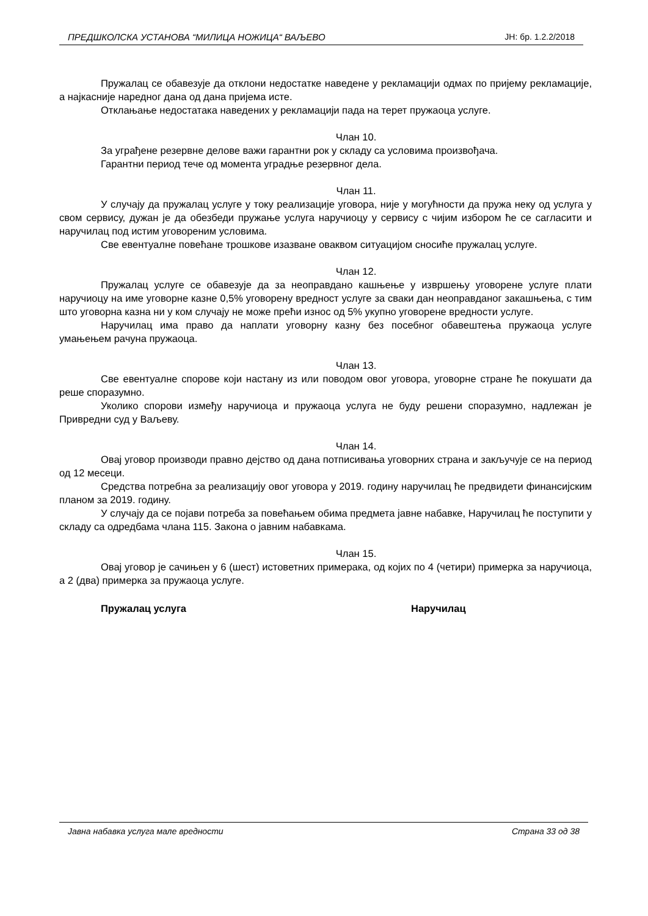ПРЕДШКОЛСКА УСТАНОВА “МИЛИЦА НОЖИЦА“ ВАЉЕВО ЈН: бр. 1.2.2/2018
Пружалац се обавезује да отклони недостатке наведене у рекламацији одмах по пријему рекламације, а најкасније наредног дана од дана пријема исте.
Отклањање недостатака наведених у рекламацији пада на терет пружаоца услуге.
Члан 10.
За уграђене резервне делове важи гарантни рок у складу са условима произвођача.
Гарантни период тече од момента уградње резервног дела.
Члан 11.
У случају да пружалац услуге у току реализације уговора, није у могућности да пружа неку од услуга у свом сервису, дужан је да обезбеди пружање услуга наручиоцу у сервису с чијим избором ће се сагласити и наручилац под истим уговореним условима.
Све евентуалне повећане трошкове изазване оваквом ситуацијом сносиће пружалац услуге.
Члан 12.
Пружалац услуге се обавезује да за неоправдано кашњење у извршењу уговорене услуге плати наручиоцу на име уговорне казне 0,5% уговорену вредност услуге за сваки дан неоправданог закашњења, с тим што уговорна казна ни у ком случају не може прећи износ од 5% укупно уговорене вредности услуге.
Наручилац има право да наплати уговорну казну без посебног обавештења пружаоца услуге умањењем рачуна пружаоца.
Члан 13.
Све евентуалне спорове који настану из или поводом овог уговора, уговорне стране ће покушати да реше споразумно.
Уколико спорови између наручиоца и пружаоца услуга не буду решени споразумно, надлежан је Привредни суд у Ваљеву.
Члан 14.
Овај уговор производи правно дејство од дана потписивања уговорних страна и закључује се на период од 12 месеци.
Средства потребна за реализацију овог уговора у 2019. годину наручилац ће предвидети финансијским планом за 2019. годину.
У случају да се појави потреба за повећањем обима предмета јавне набавке, Наручилац ће поступити у складу са одредбама члана 115. Закона о јавним набавкама.
Члан 15.
Овај уговор је сачињен у 6 (шест) истоветних примерака, од којих по 4 (четири) примерка за наручиоца, а 2 (два) примерка за пружаоца услуге.
Пружалац услуга Наручилац
Јавна набавка услуга мале вредности Страна 33 од 38